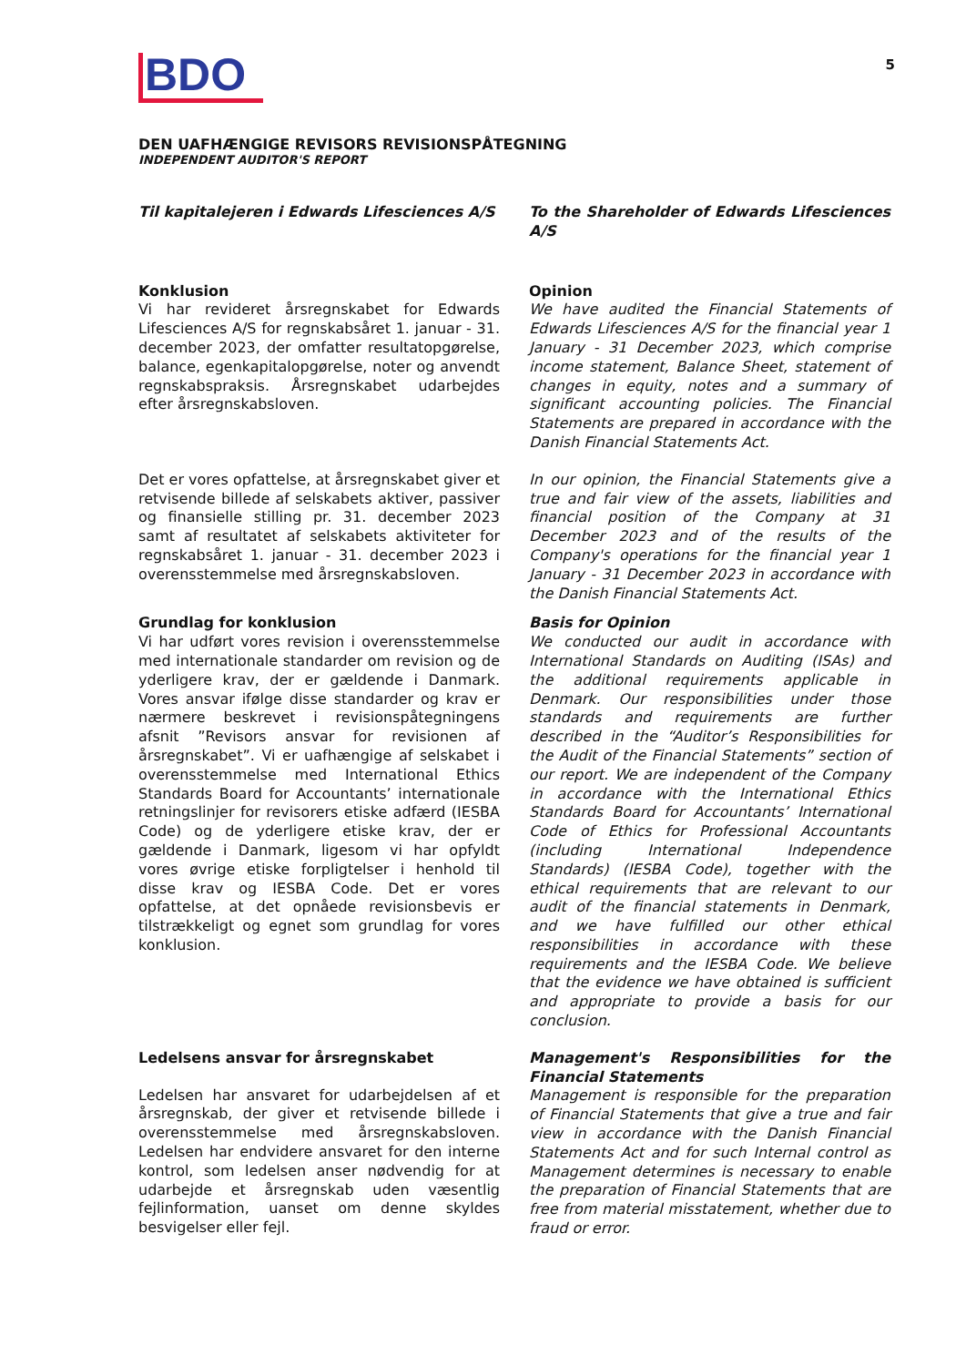BDO
5
DEN UAFHÆNGIGE REVISORS REVISIONSPÅTEGNING
INDEPENDENT AUDITOR'S REPORT
Til kapitalejeren i Edwards Lifesciences A/S
To the Shareholder of Edwards Lifesciences A/S
Konklusion
Vi har revideret årsregnskabet for Edwards Lifesciences A/S for regnskabsåret 1. januar - 31. december 2023, der omfatter resultatopgørelse, balance, egenkapitalopgørelse, noter og anvendt regnskabspraksis. Årsregnskabet udarbejdes efter årsregnskabsloven.
Opinion
We have audited the Financial Statements of Edwards Lifesciences A/S for the financial year 1 January - 31 December 2023, which comprise income statement, Balance Sheet, statement of changes in equity, notes and a summary of significant accounting policies. The Financial Statements are prepared in accordance with the Danish Financial Statements Act.
Det er vores opfattelse, at årsregnskabet giver et retvisende billede af selskabets aktiver, passiver og finansielle stilling pr. 31. december 2023 samt af resultatet af selskabets aktiviteter for regnskabsåret 1. januar - 31. december 2023 i overensstemmelse med årsregnskabsloven.
In our opinion, the Financial Statements give a true and fair view of the assets, liabilities and financial position of the Company at 31 December 2023 and of the results of the Company's operations for the financial year 1 January - 31 December 2023 in accordance with the Danish Financial Statements Act.
Grundlag for konklusion
Vi har udført vores revision i overensstemmelse med internationale standarder om revision og de yderligere krav, der er gældende i Danmark. Vores ansvar ifølge disse standarder og krav er nærmere beskrevet i revisionspåtegningens afsnit ”Revisors ansvar for revisionen af årsregnskabet”. Vi er uafhængige af selskabet i overensstemmelse med International Ethics Standards Board for Accountants’ internationale retningslinjer for revisorers etiske adfærd (IESBA Code) og de yderligere etiske krav, der er gældende i Danmark, ligesom vi har opfyldt vores øvrige etiske forpligtelser i henhold til disse krav og IESBA Code. Det er vores opfattelse, at det opnåede revisionsbevis er tilstrækkeligt og egnet som grundlag for vores konklusion.
Basis for Opinion
We conducted our audit in accordance with International Standards on Auditing (ISAs) and the additional requirements applicable in Denmark. Our responsibilities under those standards and requirements are further described in the “Auditor’s Responsibilities for the Audit of the Financial Statements” section of our report. We are independent of the Company in accordance with the International Ethics Standards Board for Accountants’ International Code of Ethics for Professional Accountants (including International Independence Standards) (IESBA Code), together with the ethical requirements that are relevant to our audit of the financial statements in Denmark, and we have fulfilled our other ethical responsibilities in accordance with these requirements and the IESBA Code. We believe that the evidence we have obtained is sufficient and appropriate to provide a basis for our conclusion.
Ledelsens ansvar for årsregnskabet
Ledelsen har ansvaret for udarbejdelsen af et årsregnskab, der giver et retvisende billede i overensstemmelse med årsregnskabsloven. Ledelsen har endvidere ansvaret for den interne kontrol, som ledelsen anser nødvendig for at udarbejde et årsregnskab uden væsentlig fejlinformation, uanset om denne skyldes besvigelser eller fejl.
Management's Responsibilities for the Financial Statements
Management is responsible for the preparation of Financial Statements that give a true and fair view in accordance with the Danish Financial Statements Act and for such Internal control as Management determines is necessary to enable the preparation of Financial Statements that are free from material misstatement, whether due to fraud or error.